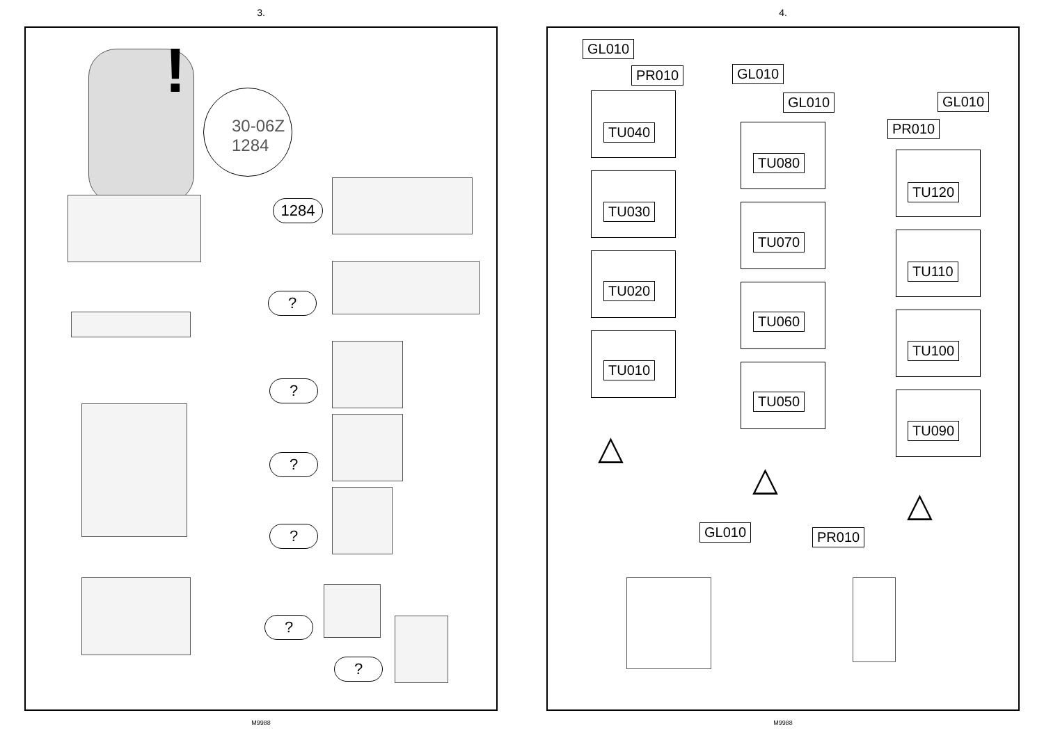3.
!
30-06Z
1284
1284
?
?
?
?
?
?
M9988
4.
GL010
PR010 GL010
GL010
PR010
GL010
TU040
TU030
TU020
TU010
TU080
TU070
TU060
TU050
TU120
TU110
TU100
TU090
△
△
△
GL010 PR010
M9988